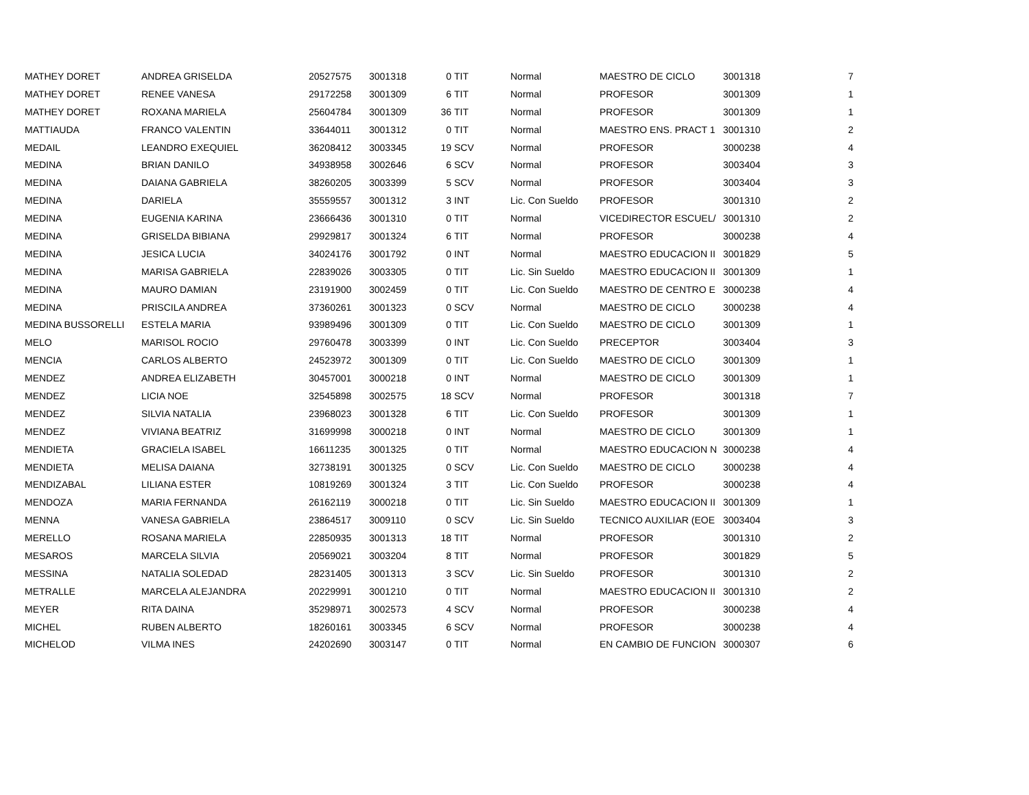| MATHEY DORET | ANDREA GRISELDA | 20527575 | 3001318 | 0 | TIT | Normal | MAESTRO DE CICLO | 3001318 | 7 |
| MATHEY DORET | RENEE VANESA | 29172258 | 3001309 | 6 | TIT | Normal | PROFESOR | 3001309 | 1 |
| MATHEY DORET | ROXANA MARIELA | 25604784 | 3001309 | 36 | TIT | Normal | PROFESOR | 3001309 | 1 |
| MATTIAUDA | FRANCO VALENTIN | 33644011 | 3001312 | 0 | TIT | Normal | MAESTRO ENS. PRACT 1 | 3001310 | 2 |
| MEDAIL | LEANDRO EXEQUIEL | 36208412 | 3003345 | 19 | SCV | Normal | PROFESOR | 3000238 | 4 |
| MEDINA | BRIAN DANILO | 34938958 | 3002646 | 6 | SCV | Normal | PROFESOR | 3003404 | 3 |
| MEDINA | DAIANA GABRIELA | 38260205 | 3003399 | 5 | SCV | Normal | PROFESOR | 3003404 | 3 |
| MEDINA | DARIELA | 35559557 | 3001312 | 3 | INT | Lic. Con Sueldo | PROFESOR | 3001310 | 2 |
| MEDINA | EUGENIA KARINA | 23666436 | 3001310 | 0 | TIT | Normal | VICEDIRECTOR ESCUEL/ | 3001310 | 2 |
| MEDINA | GRISELDA BIBIANA | 29929817 | 3001324 | 6 | TIT | Normal | PROFESOR | 3000238 | 4 |
| MEDINA | JESICA LUCIA | 34024176 | 3001792 | 0 | INT | Normal | MAESTRO EDUCACION II | 3001829 | 5 |
| MEDINA | MARISA GABRIELA | 22839026 | 3003305 | 0 | TIT | Lic. Sin Sueldo | MAESTRO EDUCACION II | 3001309 | 1 |
| MEDINA | MAURO DAMIAN | 23191900 | 3002459 | 0 | TIT | Lic. Con Sueldo | MAESTRO DE CENTRO E | 3000238 | 4 |
| MEDINA | PRISCILA ANDREA | 37360261 | 3001323 | 0 | SCV | Normal | MAESTRO DE CICLO | 3000238 | 4 |
| MEDINA BUSSORELLI | ESTELA MARIA | 93989496 | 3001309 | 0 | TIT | Lic. Con Sueldo | MAESTRO DE CICLO | 3001309 | 1 |
| MELO | MARISOL ROCIO | 29760478 | 3003399 | 0 | INT | Lic. Con Sueldo | PRECEPTOR | 3003404 | 3 |
| MENCIA | CARLOS ALBERTO | 24523972 | 3001309 | 0 | TIT | Lic. Con Sueldo | MAESTRO DE CICLO | 3001309 | 1 |
| MENDEZ | ANDREA ELIZABETH | 30457001 | 3000218 | 0 | INT | Normal | MAESTRO DE CICLO | 3001309 | 1 |
| MENDEZ | LICIA NOE | 32545898 | 3002575 | 18 | SCV | Normal | PROFESOR | 3001318 | 7 |
| MENDEZ | SILVIA NATALIA | 23968023 | 3001328 | 6 | TIT | Lic. Con Sueldo | PROFESOR | 3001309 | 1 |
| MENDEZ | VIVIANA BEATRIZ | 31699998 | 3000218 | 0 | INT | Normal | MAESTRO DE CICLO | 3001309 | 1 |
| MENDIETA | GRACIELA ISABEL | 16611235 | 3001325 | 0 | TIT | Normal | MAESTRO EDUCACION N | 3000238 | 4 |
| MENDIETA | MELISA DAIANA | 32738191 | 3001325 | 0 | SCV | Lic. Con Sueldo | MAESTRO DE CICLO | 3000238 | 4 |
| MENDIZABAL | LILIANA ESTER | 10819269 | 3001324 | 3 | TIT | Lic. Con Sueldo | PROFESOR | 3000238 | 4 |
| MENDOZA | MARIA FERNANDA | 26162119 | 3000218 | 0 | TIT | Lic. Sin Sueldo | MAESTRO EDUCACION II | 3001309 | 1 |
| MENNA | VANESA GABRIELA | 23864517 | 3009110 | 0 | SCV | Lic. Sin Sueldo | TECNICO AUXILIAR (EOE | 3003404 | 3 |
| MERELLO | ROSANA MARIELA | 22850935 | 3001313 | 18 | TIT | Normal | PROFESOR | 3001310 | 2 |
| MESAROS | MARCELA SILVIA | 20569021 | 3003204 | 8 | TIT | Normal | PROFESOR | 3001829 | 5 |
| MESSINA | NATALIA SOLEDAD | 28231405 | 3001313 | 3 | SCV | Lic. Sin Sueldo | PROFESOR | 3001310 | 2 |
| METRALLE | MARCELA ALEJANDRA | 20229991 | 3001210 | 0 | TIT | Normal | MAESTRO EDUCACION II | 3001310 | 2 |
| MEYER | RITA DAINA | 35298971 | 3002573 | 4 | SCV | Normal | PROFESOR | 3000238 | 4 |
| MICHEL | RUBEN ALBERTO | 18260161 | 3003345 | 6 | SCV | Normal | PROFESOR | 3000238 | 4 |
| MICHELOD | VILMA INES | 24202690 | 3003147 | 0 | TIT | Normal | EN CAMBIO DE FUNCION | 3000307 | 6 |